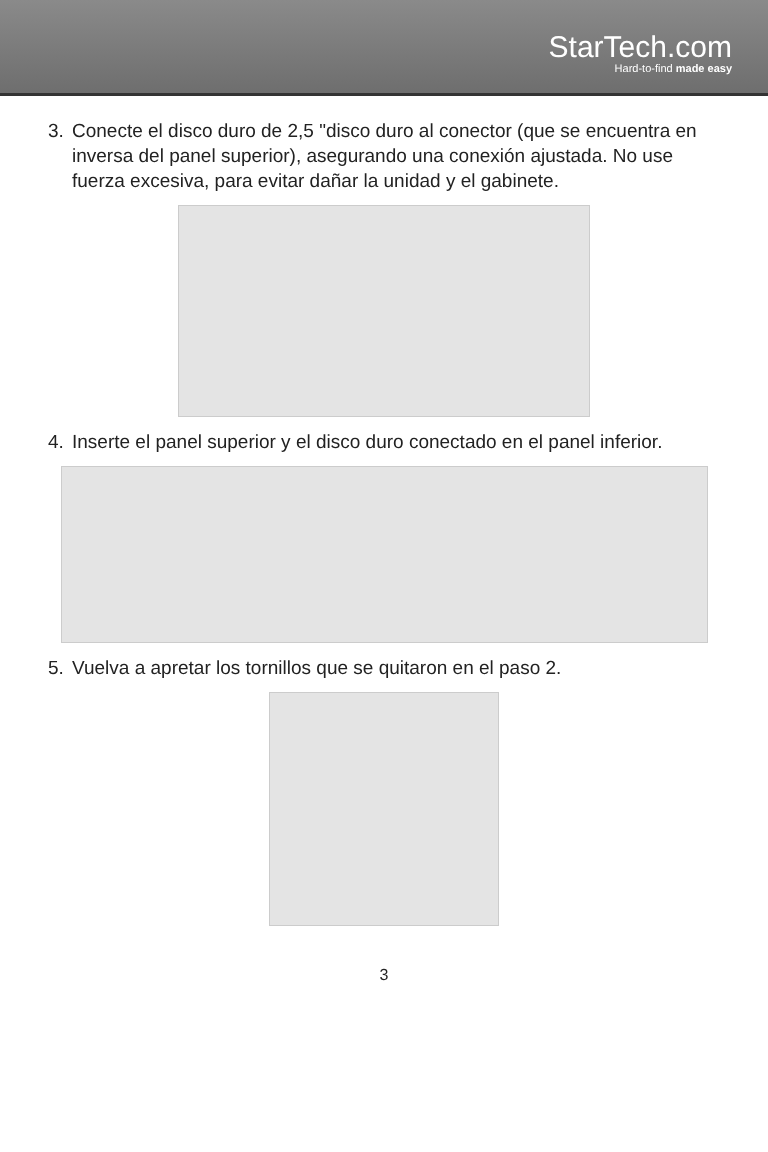StarTech.com
Hard-to-find made easy
3. Conecte el disco duro de 2,5 "disco duro al conector (que se encuentra en inversa del panel superior), asegurando una conexión ajustada. No use fuerza excesiva, para evitar dañar la unidad y el gabinete.
4. Inserte el panel superior y el disco duro conectado en el panel inferior.
5. Vuelva a apretar los tornillos que se quitaron en el paso 2.
3